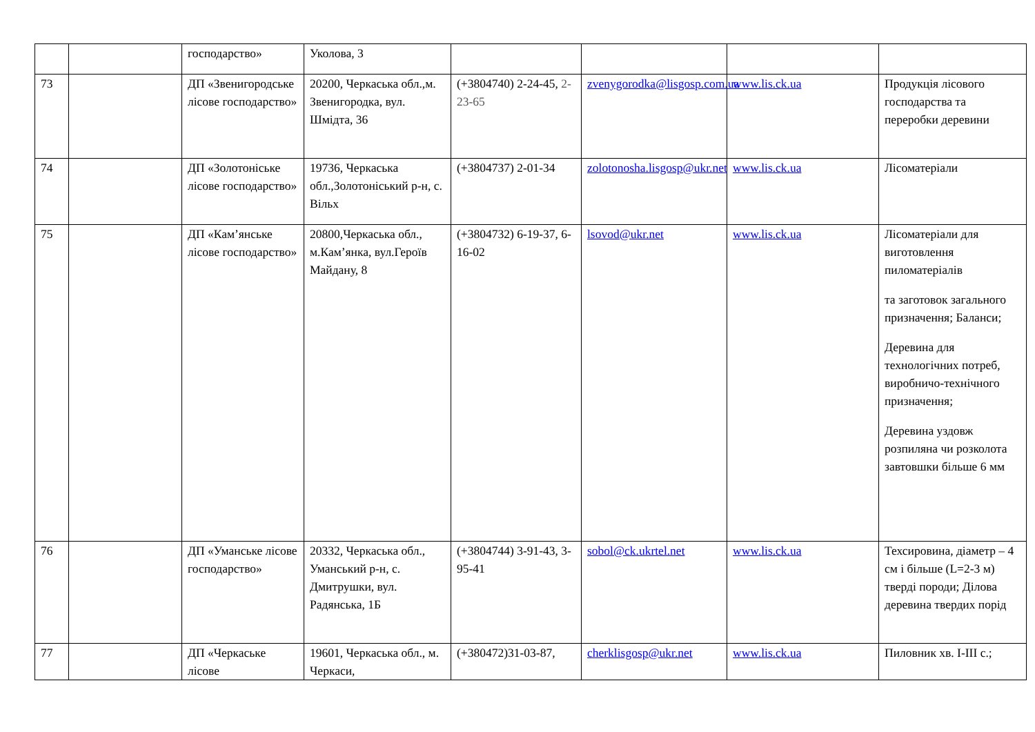| | | господарство» | Уколова, 3 | | | | |
| 73 | | ДП «Звенигородське лісове господарство» | 20200, Черкаська обл.,м. Звенигородка, вул. Шмідта, 36 | (+3804740) 2-24-45, 2-23-65 | zvenygorodka@lisgosp.com.ua | www.lis.ck.ua | Продукція лісового господарства та переробки деревини |
| 74 | | ДП «Золотоніське лісове господарство» | 19736, Черкаська обл.,Золотоніський р-н, с. Вільх | (+3804737) 2-01-34 | zolotonosha.lisgosp@ukr.net | www.lis.ck.ua | Лісоматеріали |
| 75 | | ДП «Кам’янське лісове господарство» | 20800,Черкаська обл., м.Кам’янка, вул.Героїв Майдану, 8 | (+3804732) 6-19-37, 6-16-02 | lsovod@ukr.net | www.lis.ck.ua | Лісоматеріали для виготовлення пиломатеріалів та заготовок загального призначення; Баланси; Деревина для технологічних потреб, виробничо-технічного призначення; Деревина уздовж розпиляна чи розколота завтовшки більше 6 мм |
| 76 | | ДП «Уманське лісове господарство» | 20332, Черкаська обл., Уманський р-н, с. Дмитрушки, вул. Радянська, 1Б | (+3804744) 3-91-43, 3-95-41 | sobol@ck.ukrtel.net | www.lis.ck.ua | Техсировина, діаметр – 4 см і більше (L=2-3 м) тверді породи; Ділова деревина твердих порід |
| 77 | | ДП «Черкаське лісове | 19601, Черкаська обл., м. Черкаси, | (+380472)31-03-87, | cherklisgosp@ukr.net | www.lis.ck.ua | Пиловник хв. I-III с.; |